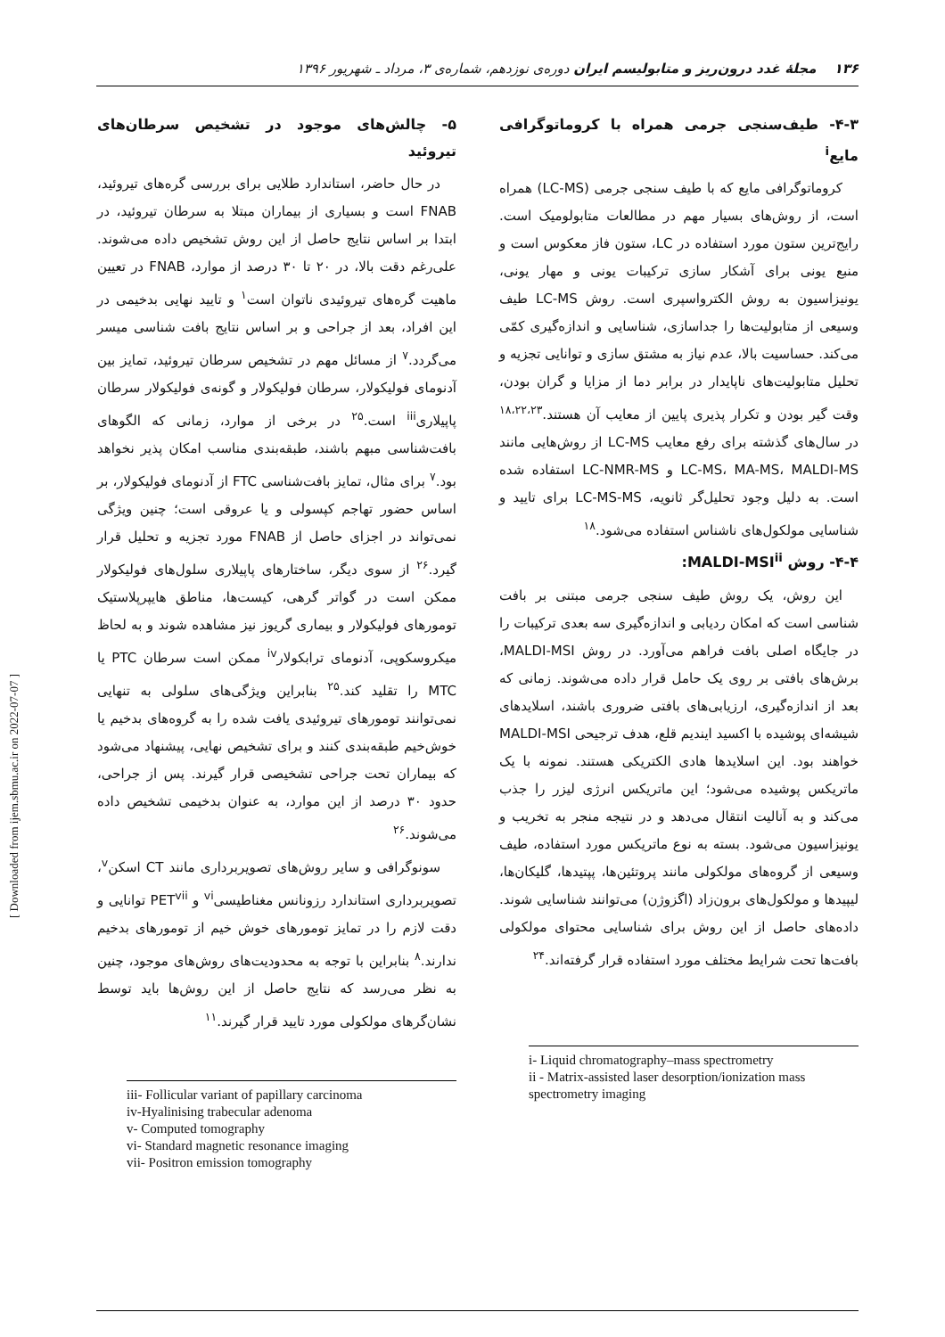۱۳۶ مجلهٔ غدد درون‌ریز و متابولیسم ایران دوره‌ی نوزدهم، شماره‌ی ۳، مرداد ـ شهریور ۱۳۹۶
۴-۳- طیف‌سنجی جرمی همراه با کروماتوگرافی مایع<sup>i</sup>
کروماتوگرافی مایع که با طیف سنجی جرمی (LC-MS) همراه است، از روش‌های بسیار مهم در مطالعات متابولومیک است. رایج‌ترین ستون مورد استفاده در LC، ستون فاز معکوس است و منبع یونی برای آشکار سازی ترکیبات یونی و مهار یونی، یونیزاسیون به روش الکترواسپری است. روش LC-MS طیف وسیعی از متابولیت‌ها را جداسازی، شناسایی و اندازه‌گیری کمّی می‌کند. حساسیت بالا، عدم نیاز به مشتق سازی و توانایی تجزیه و تحلیل متابولیت‌های ناپایدار در برابر دما از مزایا و گران بودن، وقت گیر بودن و تکرار پذیری پایین از معایب آن هستند.<sup>۱۸،۲۲،۲۳</sup> در سال‌های گذشته برای رفع معایب LC-MS از روش‌هایی مانند LC-MS، MA-MS، MALDI-MS و LC-NMR-MS استفاده شده است. به دلیل وجود تحلیل‌گر ثانویه، LC-MS-MS برای تایید و شناسایی مولکول‌های ناشناس استفاده می‌شود.<sup>۱۸</sup>
۴-۴- روش MALDI-MSI<sup>ii</sup>:
این روش، یک روش طیف سنجی جرمی مبتنی بر بافت شناسی است که امکان ردیابی و اندازه‌گیری سه بعدی ترکیبات را در جایگاه اصلی بافت فراهم می‌آورد. در روش MALDI-MSI، برش‌های بافتی بر روی یک حامل قرار داده می‌شوند. زمانی که بعد از اندازه‌گیری، ارزیابی‌های بافتی ضروری باشند، اسلایدهای شیشه‌ای پوشیده با اکسید ایندیم قلع، هدف ترجیحی MALDI-MSI خواهند بود. این اسلایدها هادی الکتریکی هستند. نمونه با یک ماتریکس پوشیده می‌شود؛ این ماتریکس انرژی لیزر را جذب می‌کند و به آنالیت انتقال می‌دهد و در نتیجه منجر به تخریب و یونیزاسیون می‌شود. بسته به نوع ماتریکس مورد استفاده، طیف وسیعی از گروه‌های مولکولی مانند پروتئین‌ها، پپتیدها، گلیکان‌ها، لیپیدها و مولکول‌های برون‌زاد (اگزوژن) می‌توانند شناسایی شوند. داده‌های حاصل از این روش برای شناسایی محتوای مولکولی بافت‌ها تحت شرایط مختلف مورد استفاده قرار گرفته‌اند.<sup>۲۴</sup>
i- Liquid chromatography–mass spectrometry
ii - Matrix-assisted laser desorption/ionization mass spectrometry imaging
۵- چالش‌های موجود در تشخیص سرطان‌های تیروئید
در حال حاضر، استاندارد طلایی برای بررسی گره‌های تیروئید، FNAB است و بسیاری از بیماران مبتلا به سرطان تیروئید، در ابتدا بر اساس نتایج حاصل از این روش تشخیص داده می‌شوند. علی‌رغم دقت بالا، در ۲۰ تا ۳۰ درصد از موارد، FNAB در تعیین ماهیت گره‌های تیروئیدی ناتوان است<sup>۱</sup> و تایید نهایی بدخیمی در این افراد، بعد از جراحی و بر اساس نتایج بافت شناسی میسر می‌گردد.<sup>۷</sup> از مسائل مهم در تشخیص سرطان تیروئید، تمایز بین آدنومای فولیکولار، سرطان فولیکولار و گونه‌ی فولیکولار سرطان پاپیلاری<sup>iii</sup> است.<sup>۲۵</sup> در برخی از موارد، زمانی که الگوهای بافت‌شناسی مبهم باشند، طبقه‌بندی مناسب امکان پذیر نخواهد بود.<sup>۷</sup> برای مثال، تمایز بافت‌شناسی FTC از آدنومای فولیکولار، بر اساس حضور تهاجم کپسولی و یا عروقی است؛ چنین ویژگی نمی‌تواند در اجزای حاصل از FNAB مورد تجزیه و تحلیل قرار گیرد.<sup>۲۶</sup> از سوی دیگر، ساختارهای پاپیلاری سلول‌های فولیکولار ممکن است در گواتر گرهی، کیست‌ها، مناطق هایپرپلاستیک تومورهای فولیکولار و بیماری گریوز نیز مشاهده شوند و به لحاظ میکروسکوپی، آدنومای ترابکولار<sup>iv</sup> ممکن است سرطان PTC یا MTC را تقلید کند.<sup>۲۵</sup> بنابراین ویژگی‌های سلولی به تنهایی نمی‌توانند تومورهای تیروئیدی یافت شده را به گروه‌های بدخیم یا خوش‌خیم طبقه‌بندی کنند و برای تشخیص نهایی، پیشنهاد می‌شود که بیماران تحت جراحی تشخیصی قرار گیرند. پس از جراحی، حدود ۳۰ درصد از این موارد، به عنوان بدخیمی تشخیص داده می‌شوند.<sup>۲۶</sup>
سونوگرافی و سایر روش‌های تصویربرداری مانند CT اسکن<sup>v</sup>، تصویربرداری استاندارد رزونانس مغناطیسی<sup>vi</sup> و PET<sup>vii</sup> توانایی و دقت لازم را در تمایز تومورهای خوش خیم از تومورهای بدخیم ندارند.<sup>۸</sup> بنابراین با توجه به محدودیت‌های روش‌های موجود، چنین به نظر می‌رسد که نتایج حاصل از این روش‌ها باید توسط نشان‌گرهای مولکولی مورد تایید قرار گیرند.<sup>۱۱</sup>
iii- Follicular variant of papillary carcinoma
iv-Hyalinising trabecular adenoma
v- Computed tomography
vi- Standard magnetic resonance imaging
vii- Positron emission tomography
[ Downloaded from ijem.sbmu.ac.ir on 2022-07-07 ]